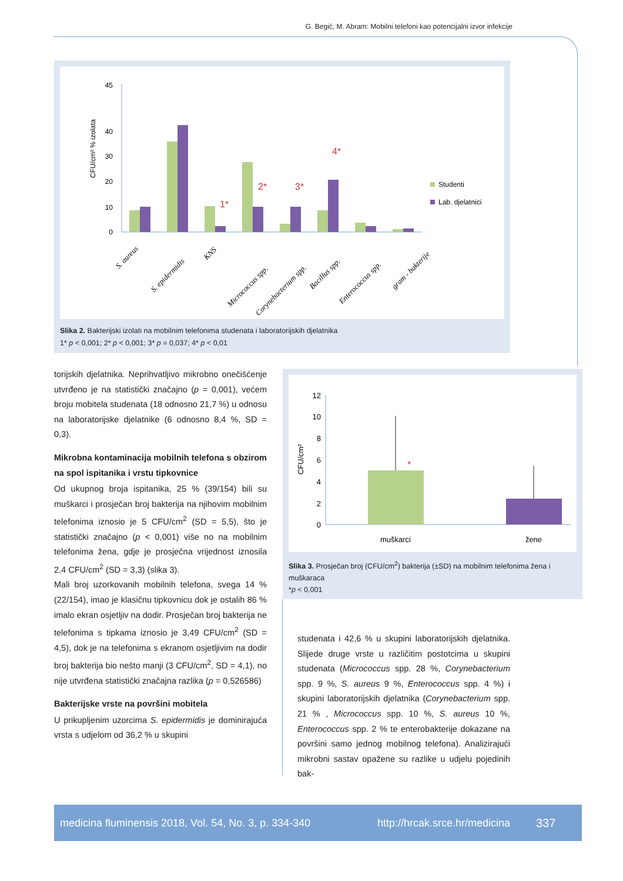G. Begić, M. Abram: Mobilni telefoni kao potencijalni izvor infekcije
CFU/cm² % izolata
0
10
20
30
40
45
1*
2*
3*
4*
Studenti
Lab. djelatnici
S. aureus
S. epidermidis
KNS
Micrococcus spp.
Corynebacterium spp.
Bacillus spp.
Enterococcus spp.
gram - bakterije
Slika 2. Bakterijski izolati na mobilnim telefonima studenata i laboratorijskih djelatnika
1* p < 0,001; 2* p < 0,001; 3* p = 0,037; 4* p < 0,01
torijskih djelatnika. Neprihvatljivo mikrobno onečišćenje utvrđeno je na statistički značajno (p = 0,001), većem broju mobitela studenata (18 odnosno 21,7 %) u odnosu na laboratorijske djelatnike (6 odnosno 8,4 %, SD = 0,3).
Mikrobna kontaminacija mobilnih telefona s obzirom na spol ispitanika i vrstu tipkovnice
Od ukupnog broja ispitanika, 25 % (39/154) bili su muškarci i prosječan broj bakterija na njihovim mobilnim telefonima iznosio je 5 CFU/cm<sup>2</sup> (SD = 5,5), što je statistički značajno (p < 0,001) više no na mobilnim telefonima žena, gdje je prosječna vrijednost iznosila 2,4 CFU/cm<sup>2</sup> (SD = 3,3) (slika 3).
Mali broj uzorkovanih mobilnih telefona, svega 14 % (22/154), imao je klasičnu tipkovnicu dok je ostalih 86 % imalo ekran osjetljiv na dodir. Prosječan broj bakterija ne telefonima s tipkama iznosio je 3,49 CFU/cm<sup>2</sup> (SD = 4,5), dok je na telefonima s ekranom osjetljivim na dodir broj bakterija bio nešto manji (3 CFU/cm<sup>2</sup>, SD = 4,1), no nije utvrđena statistički značajna razlika (p = 0,526586)
Bakterijske vrste na površini mobitela
U prikupljenim uzorcima S. epidermidis je dominirajuća vrsta s udjelom od 36,2 % u skupini
CFU/cm²
0
2
4
6
8
10
12
*
muškarci
žene
Slika 3. Prosječan broj (CFU/cm<sup>2</sup>) bakterija (±SD) na mobilnim telefonima žena i muškaraca
*p < 0,001
studenata i 42,6 % u skupini laboratorijskih djelatnika. Slijede druge vrste u različitim postotcima u skupini studenata (Micrococcus spp. 28 %, Corynebacterium spp. 9 %, S. aureus 9 %, Enterococcus spp. 4 %) i skupini laboratorijskih djelatnika (Corynebacterium spp. 21 % , Micrococcus spp. 10 %, S. aureus 10 %, Enterococcus spp. 2 % te enterobakterije dokazane na površini samo jednog mobilnog telefona). Analizirajući mikrobni sastav opažene su razlike u udjelu pojedinih bak-
medicina fluminensis 2018, Vol. 54, No. 3, p. 334-340 http://hrcak.srce.hr/medicina 337